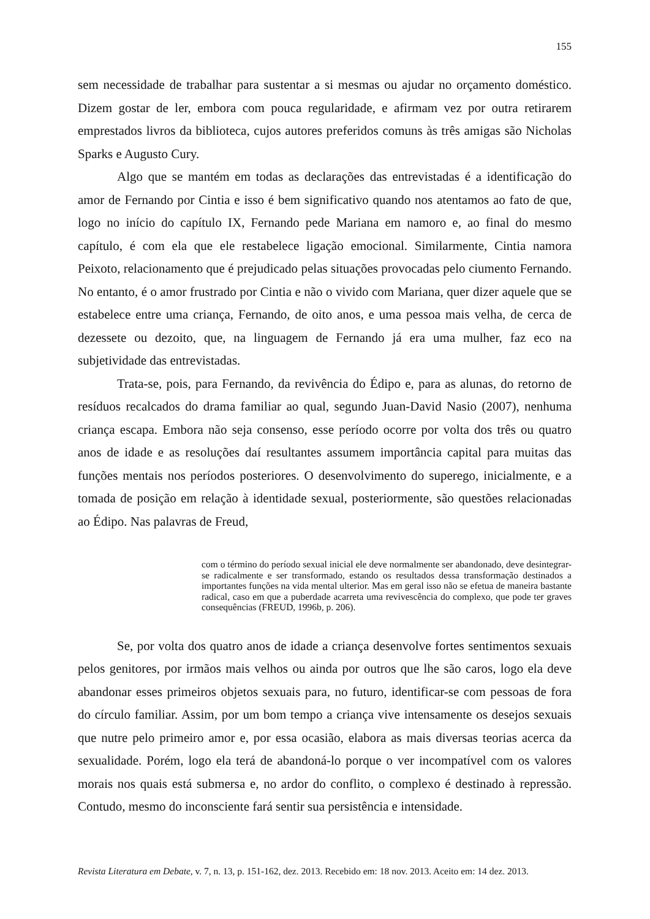155
sem necessidade de trabalhar para sustentar a si mesmas ou ajudar no orçamento doméstico. Dizem gostar de ler, embora com pouca regularidade, e afirmam vez por outra retirarem emprestados livros da biblioteca, cujos autores preferidos comuns às três amigas são Nicholas Sparks e Augusto Cury.
Algo que se mantém em todas as declarações das entrevistadas é a identificação do amor de Fernando por Cintia e isso é bem significativo quando nos atentamos ao fato de que, logo no início do capítulo IX, Fernando pede Mariana em namoro e, ao final do mesmo capítulo, é com ela que ele restabelece ligação emocional. Similarmente, Cintia namora Peixoto, relacionamento que é prejudicado pelas situações provocadas pelo ciumento Fernando. No entanto, é o amor frustrado por Cintia e não o vivido com Mariana, quer dizer aquele que se estabelece entre uma criança, Fernando, de oito anos, e uma pessoa mais velha, de cerca de dezessete ou dezoito, que, na linguagem de Fernando já era uma mulher, faz eco na subjetividade das entrevistadas.
Trata-se, pois, para Fernando, da revivência do Édipo e, para as alunas, do retorno de resíduos recalcados do drama familiar ao qual, segundo Juan-David Nasio (2007), nenhuma criança escapa. Embora não seja consenso, esse período ocorre por volta dos três ou quatro anos de idade e as resoluções daí resultantes assumem importância capital para muitas das funções mentais nos períodos posteriores. O desenvolvimento do superego, inicialmente, e a tomada de posição em relação à identidade sexual, posteriormente, são questões relacionadas ao Édipo. Nas palavras de Freud,
com o término do período sexual inicial ele deve normalmente ser abandonado, deve desintegrar-se radicalmente e ser transformado, estando os resultados dessa transformação destinados a importantes funções na vida mental ulterior. Mas em geral isso não se efetua de maneira bastante radical, caso em que a puberdade acarreta uma revivescência do complexo, que pode ter graves consequências (FREUD, 1996b, p. 206).
Se, por volta dos quatro anos de idade a criança desenvolve fortes sentimentos sexuais pelos genitores, por irmãos mais velhos ou ainda por outros que lhe são caros, logo ela deve abandonar esses primeiros objetos sexuais para, no futuro, identificar-se com pessoas de fora do círculo familiar. Assim, por um bom tempo a criança vive intensamente os desejos sexuais que nutre pelo primeiro amor e, por essa ocasião, elabora as mais diversas teorias acerca da sexualidade. Porém, logo ela terá de abandoná-lo porque o ver incompatível com os valores morais nos quais está submersa e, no ardor do conflito, o complexo é destinado à repressão. Contudo, mesmo do inconsciente fará sentir sua persistência e intensidade.
Revista Literatura em Debate, v. 7, n. 13, p. 151-162, dez. 2013. Recebido em: 18 nov. 2013. Aceito em: 14 dez. 2013.